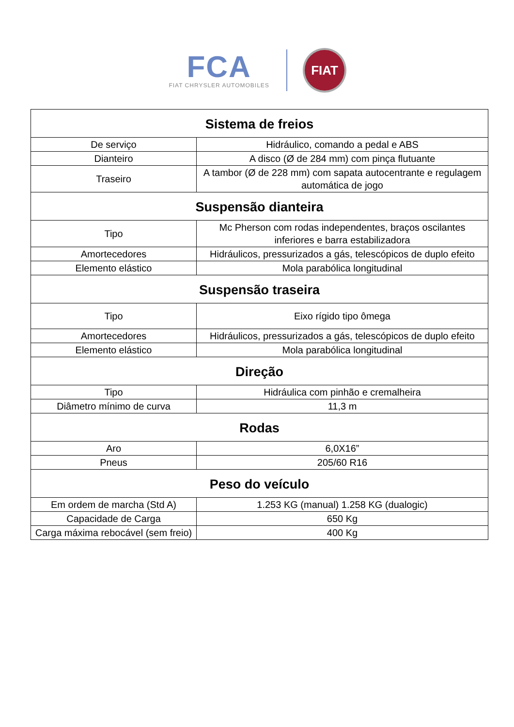FCA
FIAT CHRYSLER AUTOMOBILES
FIAT
| Sistema de freios | |
| --- | --- |
| De serviço | Hidráulico, comando a pedal e ABS |
| Dianteiro | A disco (Ø de 284 mm) com pinça flutuante |
| Traseiro | A tambor (Ø de 228 mm) com sapata autocentrante e regulagem automática de jogo |
| Suspensão dianteira | |
| Tipo | Mc Pherson com rodas independentes, braços oscilantes inferiores e barra estabilizadora |
| Amortecedores | Hidráulicos, pressurizados a gás, telescópicos de duplo efeito |
| Elemento elástico | Mola parabólica longitudinal |
| Suspensão traseira | |
| Tipo | Eixo rígido tipo ômega |
| Amortecedores | Hidráulicos, pressurizados a gás, telescópicos de duplo efeito |
| Elemento elástico | Mola parabólica longitudinal |
| Direção | |
| Tipo | Hidráulica com pinhão e cremalheira |
| Diâmetro mínimo de curva | 11,3 m |
| Rodas | |
| Aro | 6,0X16” |
| Pneus | 205/60 R16 |
| Peso do veículo | |
| Em ordem de marcha (Std A) | 1.253 KG (manual) 1.258 KG (dualogic) |
| Capacidade de Carga | 650 Kg |
| Carga máxima rebocável (sem freio) | 400 Kg |